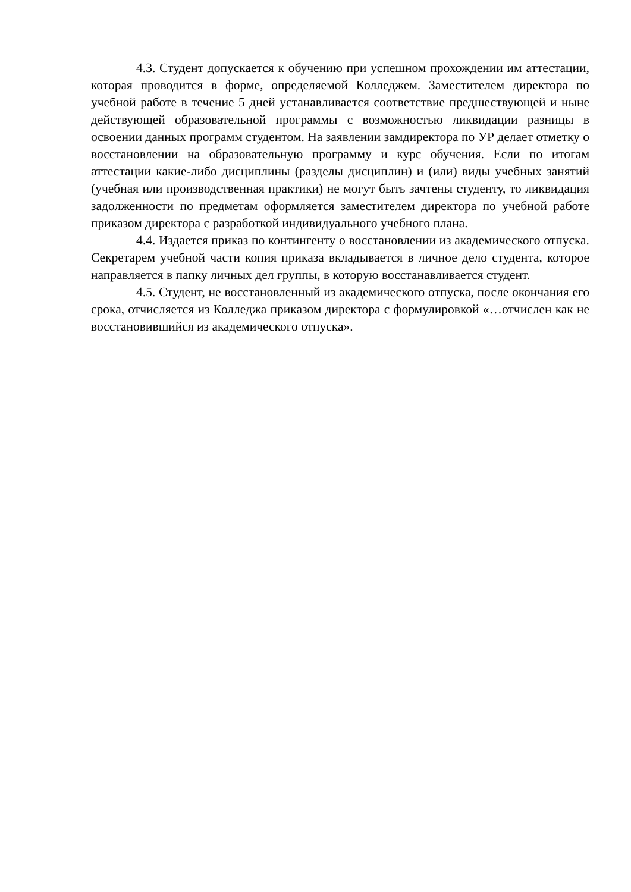4.3. Студент допускается к обучению при успешном прохождении им аттестации, которая проводится в форме, определяемой Колледжем. Заместителем директора по учебной работе в течение 5 дней устанавливается соответствие предшествующей и ныне действующей образовательной программы с возможностью ликвидации разницы в освоении данных программ студентом. На заявлении замдиректора по УР делает отметку о восстановлении на образовательную программу и курс обучения. Если по итогам аттестации какие-либо дисциплины (разделы дисциплин) и (или) виды учебных занятий (учебная или производственная практики) не могут быть зачтены студенту, то ликвидация задолженности по предметам оформляется заместителем директора по учебной работе приказом директора с разработкой индивидуального учебного плана.
4.4. Издается приказ по контингенту о восстановлении из академического отпуска. Секретарем учебной части копия приказа вкладывается в личное дело студента, которое направляется в папку личных дел группы, в которую восстанавливается студент.
4.5. Студент, не восстановленный из академического отпуска, после окончания его срока, отчисляется из Колледжа приказом директора с формулировкой «…отчислен как не восстановившийся из академического отпуска».